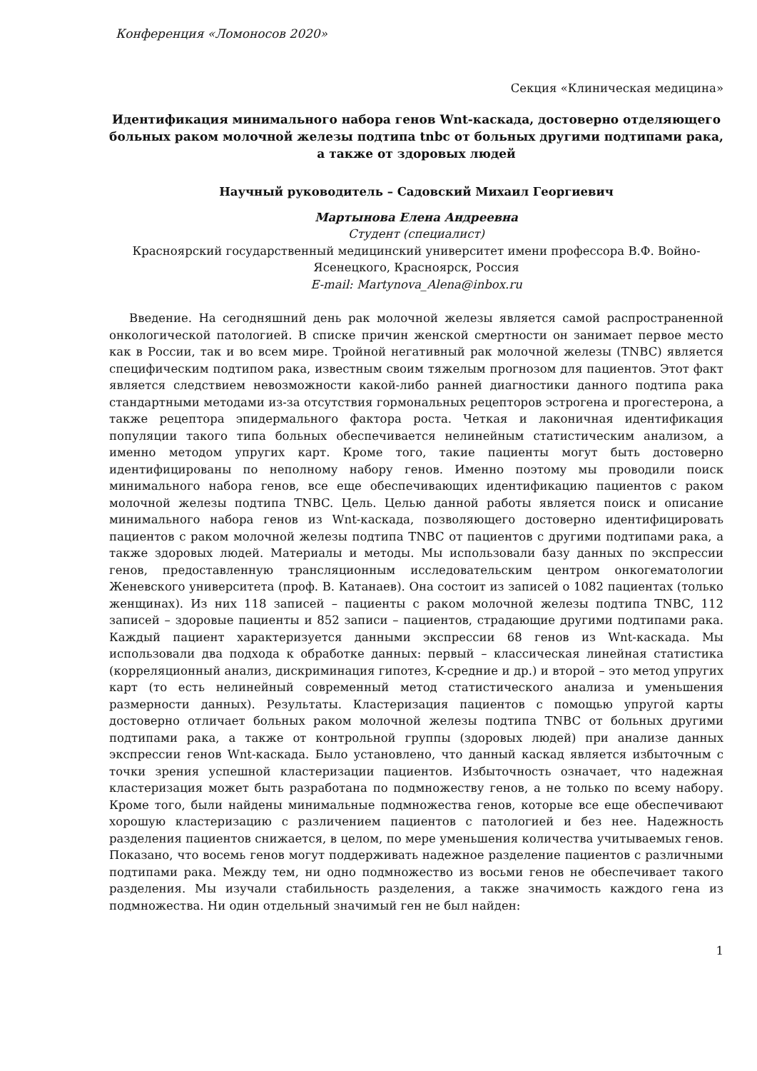Конференция «Ломоносов 2020»
Секция «Клиническая медицина»
Идентификация минимального набора генов Wnt-каскада, достоверно отделяющего больных раком молочной железы подтипа tnbc от больных другими подтипами рака, а также от здоровых людей
Научный руководитель – Садовский Михаил Георгиевич
Мартынова Елена Андреевна
Студент (специалист)
Красноярский государственный медицинский университет имени профессора В.Ф. Войно-Ясенецкого, Красноярск, Россия
E-mail: Martynova_Alena@inbox.ru
Введение. На сегодняшний день рак молочной железы является самой распространенной онкологической патологией. В списке причин женской смертности он занимает первое место как в России, так и во всем мире. Тройной негативный рак молочной железы (TNBC) является специфическим подтипом рака, известным своим тяжелым прогнозом для пациентов. Этот факт является следствием невозможности какой-либо ранней диагностики данного подтипа рака стандартными методами из-за отсутствия гормональных рецепторов эстрогена и прогестерона, а также рецептора эпидермального фактора роста. Четкая и лаконичная идентификация популяции такого типа больных обеспечивается нелинейным статистическим анализом, а именно методом упругих карт. Кроме того, такие пациенты могут быть достоверно идентифицированы по неполному набору генов. Именно поэтому мы проводили поиск минимального набора генов, все еще обеспечивающих идентификацию пациентов с раком молочной железы подтипа TNBC. Цель. Целью данной работы является поиск и описание минимального набора генов из Wnt-каскада, позволяющего достоверно идентифицировать пациентов с раком молочной железы подтипа TNBC от пациентов с другими подтипами рака, а также здоровых людей. Материалы и методы. Мы использовали базу данных по экспрессии генов, предоставленную трансляционным исследовательским центром онкогематологии Женевского университета (проф. В. Катанаев). Она состоит из записей о 1082 пациентах (только женщинах). Из них 118 записей – пациенты с раком молочной железы подтипа TNBC, 112 записей – здоровые пациенты и 852 записи – пациентов, страдающие другими подтипами рака. Каждый пациент характеризуется данными экспрессии 68 генов из Wnt-каскада. Мы использовали два подхода к обработке данных: первый – классическая линейная статистика (корреляционный анализ, дискриминация гипотез, K-средние и др.) и второй – это метод упругих карт (то есть нелинейный современный метод статистического анализа и уменьшения размерности данных). Результаты. Кластеризация пациентов с помощью упругой карты достоверно отличает больных раком молочной железы подтипа TNBC от больных другими подтипами рака, а также от контрольной группы (здоровых людей) при анализе данных экспрессии генов Wnt-каскада. Было установлено, что данный каскад является избыточным с точки зрения успешной кластеризации пациентов. Избыточность означает, что надежная кластеризация может быть разработана по подмножеству генов, а не только по всему набору. Кроме того, были найдены минимальные подмножества генов, которые все еще обеспечивают хорошую кластеризацию с различением пациентов с патологией и без нее. Надежность разделения пациентов снижается, в целом, по мере уменьшения количества учитываемых генов. Показано, что восемь генов могут поддерживать надежное разделение пациентов с различными подтипами рака. Между тем, ни одно подмножество из восьми генов не обеспечивает такого разделения. Мы изучали стабильность разделения, а также значимость каждого гена из подмножества. Ни один отдельный значимый ген не был найден:
1